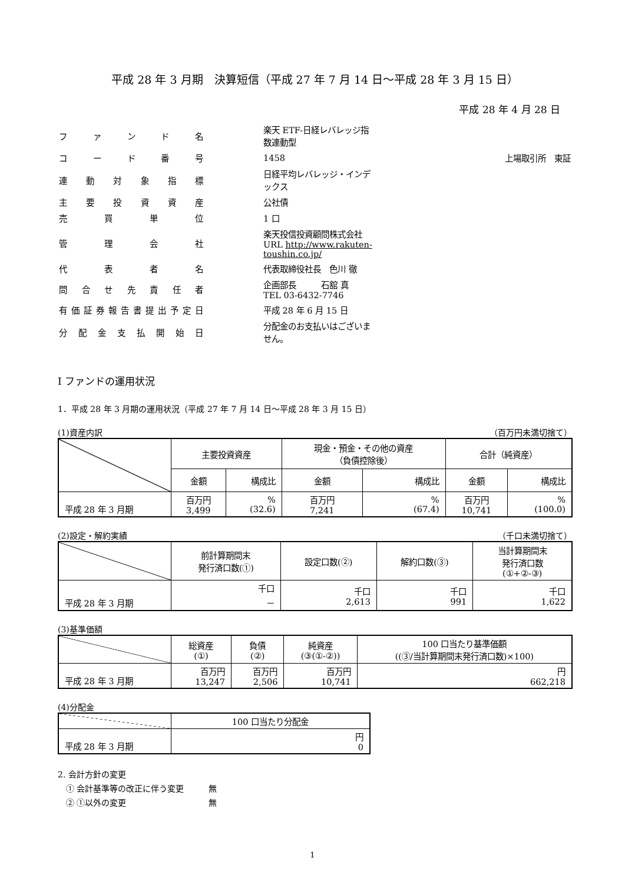平成 28 年 3 月期　決算短信（平成 27 年 7 月 14 日～平成 28 年 3 月 15 日）
平成 28 年 4 月 28 日
| ファンド名 | 楽天 ETF-日経レバレッジ指数連動型 | |
| コード番号 | 1458 | 上場取引所 東証 |
| 連動対象指標 | 日経平均レバレッジ・インデックス | |
| 主要投資資産 | 公社債 | |
| 売買単位 | 1 口 | |
| 管理会社 | 楽天投信投資顧問株式会社 URL http://www.rakuten-toushin.co.jp/ | |
| 代表者名 | 代表取締役社長 色川 徹 | |
| 問合せ先責任者 | 企画部長 石舘 真 TEL 03-6432-7746 | |
| 有価証券報告書提出予定日 | 平成 28 年 6 月 15 日 | |
| 分配金支払開始日 | 分配金のお支払いはございません。 | |
Ⅰ ファンドの運用状況
1．平成 28 年 3 月期の運用状況（平成 27 年 7 月 14 日～平成 28 年 3 月 15 日）
(1)資産内訳 （百万円未満切捨て）
| | 主要投資資産 | | 現金・預金・その他の資産 （負債控除後） | | 合計（純資産） | |
| | 金額 | 構成比 | 金額 | 構成比 | 金額 | 構成比 |
| 平成 28 年 3 月期 | 百万円 3,499 | % (32.6) | 百万円 7,241 | % (67.4) | 百万円 10,741 | % (100.0) |
(2)設定・解約実績 （千口未満切捨て）
| | 前計算期間末 発行済口数(①) | 設定口数(②) | 解約口数(③) | 当計算期間末 発行済口数 (①+②-③) |
| 平成 28 年 3 月期 | 千口 － | 千口 2,613 | 千口 991 | 千口 1,622 |
(3)基準価額
| | 総資産 (①) | 負債 (②) | 純資産 (③(①-②)) | 100 口当たり基準価額 ((③/当計算期間末発行済口数)×100) |
| 平成 28 年 3 月期 | 百万円 13,247 | 百万円 2,506 | 百万円 10,741 | 円 662,218 |
(4)分配金
| | 100 口当たり分配金 |
| 平成 28 年 3 月期 | 円 0 |
2. 会計方針の変更
　① 会計基準等の改正に伴う変更　　　無
　② ①以外の変更　　　　　　　　　　無
1